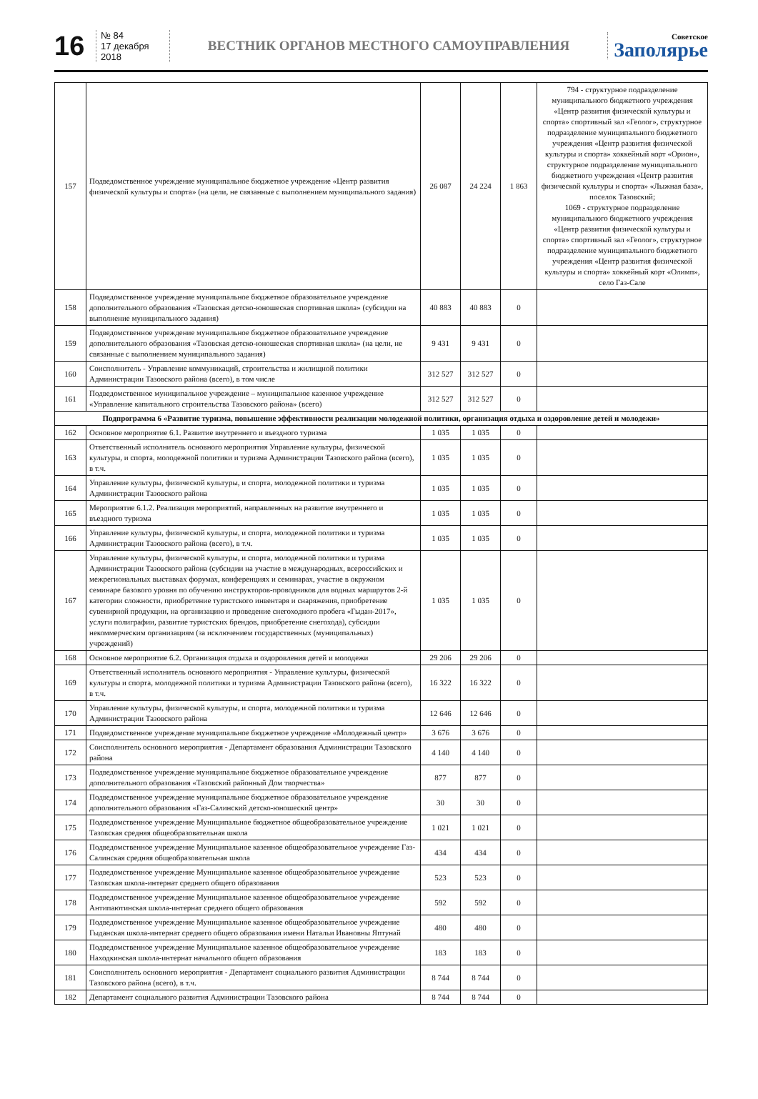16
№ 84
17 декабря 2018
ВЕСТНИК ОРГАНОВ МЕСТНОГО САМОУПРАВЛЕНИЯ
Советское
Заполярье
| 157 | Подведомственное учреждение муниципальное бюджетное учреждение «Центр развития физической культуры и спорта» (на цели, не связанные с выполнением муниципального задания) | 26 087 | 24 224 | 1 863 | 794 - структурное подразделение муниципального бюджетного учреждения «Центр развития физической культуры и спорта» спортивный зал «Геолог», структурное подразделение муниципального бюджетного учреждения «Центр развития физической культуры и спорта» хоккейный корт «Орион», структурное подразделение муниципального бюджетного учреждения «Центр развития физической культуры и спорта» «Лыжная база», поселок Тазовский; 1069 - структурное подразделение муниципального бюджетного учреждения «Центр развития физической культуры и спорта» спортивный зал «Геолог», структурное подразделение муниципального бюджетного учреждения «Центр развития физической культуры и спорта» хоккейный корт «Олимп», село Газ-Сале |
| 158 | Подведомственное учреждение муниципальное бюджетное образовательное учреждение дополнительного образования «Тазовская детско-юношеская спортивная школа» (субсидии на выполнение муниципального задания) | 40 883 | 40 883 | 0 | |
| 159 | Подведомственное учреждение муниципальное бюджетное образовательное учреждение дополнительного образования «Тазовская детско-юношеская спортивная школа» (на цели, не связанные с выполнением муниципального задания) | 9 431 | 9 431 | 0 | |
| 160 | Соисполнитель - Управление коммуникаций, строительства и жилищной политики Администрации Тазовского района (всего), в том числе | 312 527 | 312 527 | 0 | |
| 161 | Подведомственное муниципальное учреждение – муниципальное казенное учреждение «Управление капитального строительства Тазовского района» (всего) | 312 527 | 312 527 | 0 | |
| Подпрограмма 6 «Развитие туризма, повышение эффективности реализации молодежной политики, организация отдыха и оздоровление детей и молодежи» | | | | | |
| 162 | Основное мероприятие 6.1. Развитие внутреннего и въездного туризма | 1 035 | 1 035 | 0 | |
| 163 | Ответственный исполнитель основного мероприятия Управление культуры, физической культуры, и спорта, молодежной политики и туризма Администрации Тазовского района (всего), в т.ч. | 1 035 | 1 035 | 0 | |
| 164 | Управление культуры, физической культуры, и спорта, молодежной политики и туризма Администрации Тазовского района | 1 035 | 1 035 | 0 | |
| 165 | Мероприятие 6.1.2. Реализация мероприятий, направленных на развитие внутреннего и въездного туризма | 1 035 | 1 035 | 0 | |
| 166 | Управление культуры, физической культуры, и спорта, молодежной политики и туризма Администрации Тазовского района (всего), в т.ч. | 1 035 | 1 035 | 0 | |
| 167 | Управление культуры, физической культуры, и спорта, молодежной политики и туризма Администрации Тазовского района (субсидии на участие в международных, всероссийских и межрегиональных выставках форумах, конференциях и семинарах, участие в окружном семинаре базового уровня по обучению инструкторов-проводников для водных маршрутов 2-й категории сложности, приобретение туристского инвентаря и снаряжения, приобретение сувенирной продукции, на организацию и проведение снегоходного пробега «Гыдан-2017», услуги полиграфии, развитие туристских брендов, приобретение снегохода), субсидии некоммерческим организациям (за исключением государственных (муниципальных) учреждений) | 1 035 | 1 035 | 0 | |
| 168 | Основное мероприятие 6.2. Организация отдыха и оздоровления детей и молодежи | 29 206 | 29 206 | 0 | |
| 169 | Ответственный исполнитель основного мероприятия - Управление культуры, физической культуры и спорта, молодежной политики и туризма Администрации Тазовского района (всего), в т.ч. | 16 322 | 16 322 | 0 | |
| 170 | Управление культуры, физической культуры, и спорта, молодежной политики и туризма Администрации Тазовского района | 12 646 | 12 646 | 0 | |
| 171 | Подведомственное учреждение муниципальное бюджетное учреждение «Молодежный центр» | 3 676 | 3 676 | 0 | |
| 172 | Соисполнитель основного мероприятия - Департамент образования Администрации Тазовского района | 4 140 | 4 140 | 0 | |
| 173 | Подведомственное учреждение муниципальное бюджетное образовательное учреждение дополнительного образования «Тазовский районный Дом творчества» | 877 | 877 | 0 | |
| 174 | Подведомственное учреждение муниципальное бюджетное образовательное учреждение дополнительного образования «Газ-Салинский детско-юношеский центр» | 30 | 30 | 0 | |
| 175 | Подведомственное учреждение Муниципальное бюджетное общеобразовательное учреждение Тазовская средняя общеобразовательная школа | 1 021 | 1 021 | 0 | |
| 176 | Подведомственное учреждение Муниципальное казенное общеобразовательное учреждение Газ-Салинская средняя общеобразовательная школа | 434 | 434 | 0 | |
| 177 | Подведомственное учреждение Муниципальное казенное общеобразовательное учреждение Тазовская школа-интернат среднего общего образования | 523 | 523 | 0 | |
| 178 | Подведомственное учреждение Муниципальное казенное общеобразовательное учреждение Антипаютинская школа-интернат среднего общего образования | 592 | 592 | 0 | |
| 179 | Подведомственное учреждение Муниципальное казенное общеобразовательное учреждение Гыданская школа-интернат среднего общего образования имени Натальи Ивановны Яптунай | 480 | 480 | 0 | |
| 180 | Подведомственное учреждение Муниципальное казенное общеобразовательное учреждение Находкинская школа-интернат начального общего образования | 183 | 183 | 0 | |
| 181 | Соисполнитель основного мероприятия - Департамент социального развития Администрации Тазовского района (всего), в т.ч. | 8 744 | 8 744 | 0 | |
| 182 | Департамент социального развития Администрации Тазовского района | 8 744 | 8 744 | 0 | |